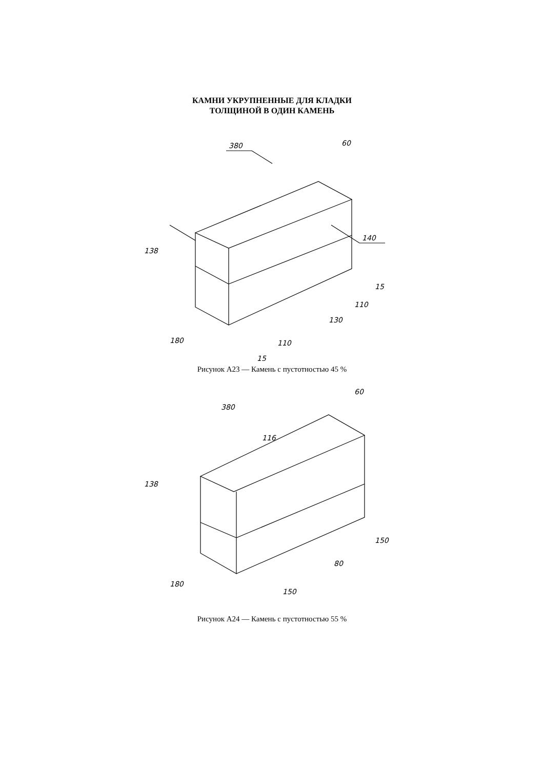КАМНИ УКРУПНЕННЫЕ ДЛЯ КЛАДКИ
ТОЛЩИНОЙ В ОДИН КАМЕНЬ
380
60
140
138
180
110
130
110
15
15
Рисунок А23 — Камень с пустотностью 45 %
380
60
116
138
180
150
80
150
Рисунок А24 — Камень с пустотностью 55 %